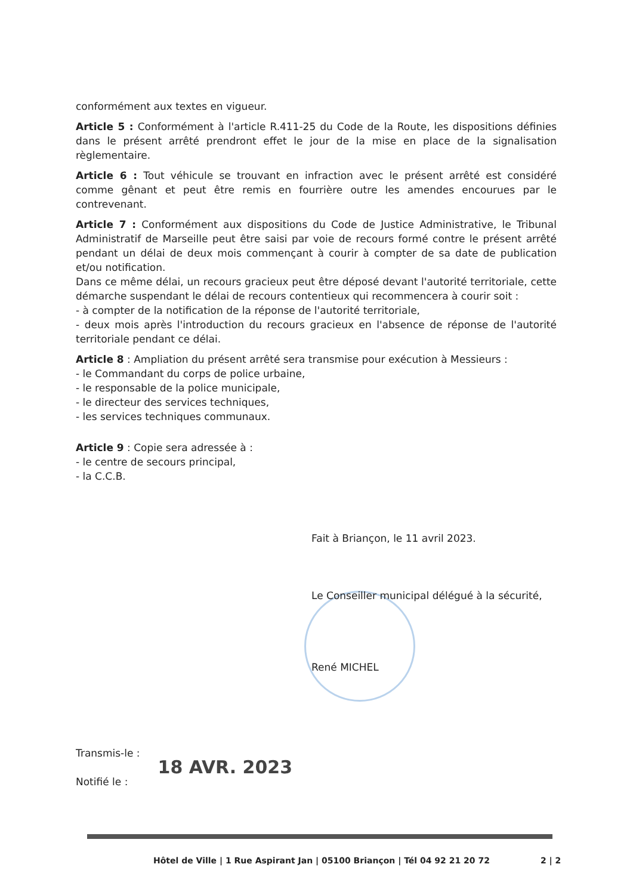conformément aux textes en vigueur.
Article 5 : Conformément à l'article R.411-25 du Code de la Route, les dispositions définies dans le présent arrêté prendront effet le jour de la mise en place de la signalisation règlementaire.
Article 6 : Tout véhicule se trouvant en infraction avec le présent arrêté est considéré comme gênant et peut être remis en fourrière outre les amendes encourues par le contrevenant.
Article 7 : Conformément aux dispositions du Code de Justice Administrative, le Tribunal Administratif de Marseille peut être saisi par voie de recours formé contre le présent arrêté pendant un délai de deux mois commençant à courir à compter de sa date de publication et/ou notification.
Dans ce même délai, un recours gracieux peut être déposé devant l'autorité territoriale, cette démarche suspendant le délai de recours contentieux qui recommencera à courir soit :
- à compter de la notification de la réponse de l'autorité territoriale,
- deux mois après l'introduction du recours gracieux en l'absence de réponse de l'autorité territoriale pendant ce délai.
Article 8 : Ampliation du présent arrêté sera transmise pour exécution à Messieurs :
- le Commandant du corps de police urbaine,
- le responsable de la police municipale,
- le directeur des services techniques,
- les services techniques communaux.
Article 9 : Copie sera adressée à :
- le centre de secours principal,
- la C.C.B.
Fait à Briançon, le 11 avril 2023.
Le Conseiller municipal délégué à la sécurité,
René MICHEL
Transmis-le :
Notifié le :
18 AVR. 2023
Hôtel de Ville | 1 Rue Aspirant Jan | 05100 Briançon | Tél 04 92 21 20 72 2 | 2